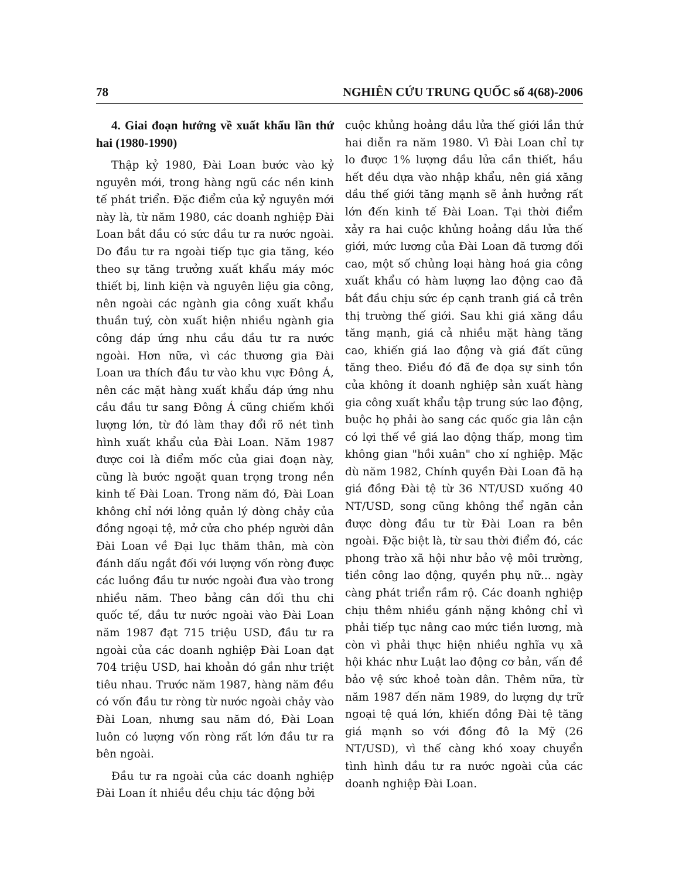78 NGHIÊN CỨU TRUNG QUỐC số 4(68)-2006
4. Giai đoạn hướng về xuất khẩu lần thứ hai (1980-1990)
Thập kỷ 1980, Đài Loan bước vào kỷ nguyên mới, trong hàng ngũ các nền kinh tế phát triển. Đặc điểm của kỷ nguyên mới này là, từ năm 1980, các doanh nghiệp Đài Loan bắt đầu có sức đầu tư ra nước ngoài. Do đầu tư ra ngoài tiếp tục gia tăng, kéo theo sự tăng trưởng xuất khẩu máy móc thiết bị, linh kiện và nguyên liệu gia công, nên ngoài các ngành gia công xuất khẩu thuần tuý, còn xuất hiện nhiều ngành gia công đáp ứng nhu cầu đầu tư ra nước ngoài. Hơn nữa, vì các thương gia Đài Loan ưa thích đầu tư vào khu vực Đông Á, nên các mặt hàng xuất khẩu đáp ứng nhu cầu đầu tư sang Đông Á cũng chiếm khối lượng lớn, từ đó làm thay đổi rõ nét tình hình xuất khẩu của Đài Loan. Năm 1987 được coi là điểm mốc của giai đoạn này, cũng là bước ngoặt quan trọng trong nền kinh tế Đài Loan. Trong năm đó, Đài Loan không chỉ nới lỏng quản lý dòng chảy của đồng ngoại tệ, mở cửa cho phép người dân Đài Loan về Đại lục thăm thân, mà còn đánh dấu ngắt đối với lượng vốn ròng được các luồng đầu tư nước ngoài đưa vào trong nhiều năm. Theo bảng cân đối thu chi quốc tế, đầu tư nước ngoài vào Đài Loan năm 1987 đạt 715 triệu USD, đầu tư ra ngoài của các doanh nghiệp Đài Loan đạt 704 triệu USD, hai khoản đó gần như triệt tiêu nhau. Trước năm 1987, hàng năm đều có vốn đầu tư ròng từ nước ngoài chảy vào Đài Loan, nhưng sau năm đó, Đài Loan luôn có lượng vốn ròng rất lớn đầu tư ra bên ngoài.
Đầu tư ra ngoài của các doanh nghiệp Đài Loan ít nhiều đều chịu tác động bởi
cuộc khủng hoảng dầu lửa thế giới lần thứ hai diễn ra năm 1980. Vì Đài Loan chỉ tự lo được 1% lượng dầu lửa cần thiết, hầu hết đều dựa vào nhập khẩu, nên giá xăng dầu thế giới tăng mạnh sẽ ảnh hưởng rất lớn đến kinh tế Đài Loan. Tại thời điểm xảy ra hai cuộc khủng hoảng dầu lửa thế giới, mức lương của Đài Loan đã tương đối cao, một số chủng loại hàng hoá gia công xuất khẩu có hàm lượng lao động cao đã bắt đầu chịu sức ép cạnh tranh giá cả trên thị trường thế giới. Sau khi giá xăng dầu tăng mạnh, giá cả nhiều mặt hàng tăng cao, khiến giá lao động và giá đất cũng tăng theo. Điều đó đã đe dọa sự sinh tồn của không ít doanh nghiệp sản xuất hàng gia công xuất khẩu tập trung sức lao động, buộc họ phải ào sang các quốc gia lân cận có lợi thế về giá lao động thấp, mong tìm không gian "hồi xuân" cho xí nghiệp. Mặc dù năm 1982, Chính quyền Đài Loan đã hạ giá đồng Đài tệ từ 36 NT/USD xuống 40 NT/USD, song cũng không thể ngăn cản được dòng đầu tư từ Đài Loan ra bên ngoài. Đặc biệt là, từ sau thời điểm đó, các phong trào xã hội như bảo vệ môi trường, tiền công lao động, quyền phụ nữ... ngày càng phát triển rầm rộ. Các doanh nghiệp chịu thêm nhiều gánh nặng không chỉ vì phải tiếp tục nâng cao mức tiền lương, mà còn vì phải thực hiện nhiều nghĩa vụ xã hội khác như Luật lao động cơ bản, vấn đề bảo vệ sức khoẻ toàn dân. Thêm nữa, từ năm 1987 đến năm 1989, do lượng dự trữ ngoại tệ quá lớn, khiến đồng Đài tệ tăng giá mạnh so với đồng đô la Mỹ (26 NT/USD), vì thế càng khó xoay chuyển tình hình đầu tư ra nước ngoài của các doanh nghiệp Đài Loan.